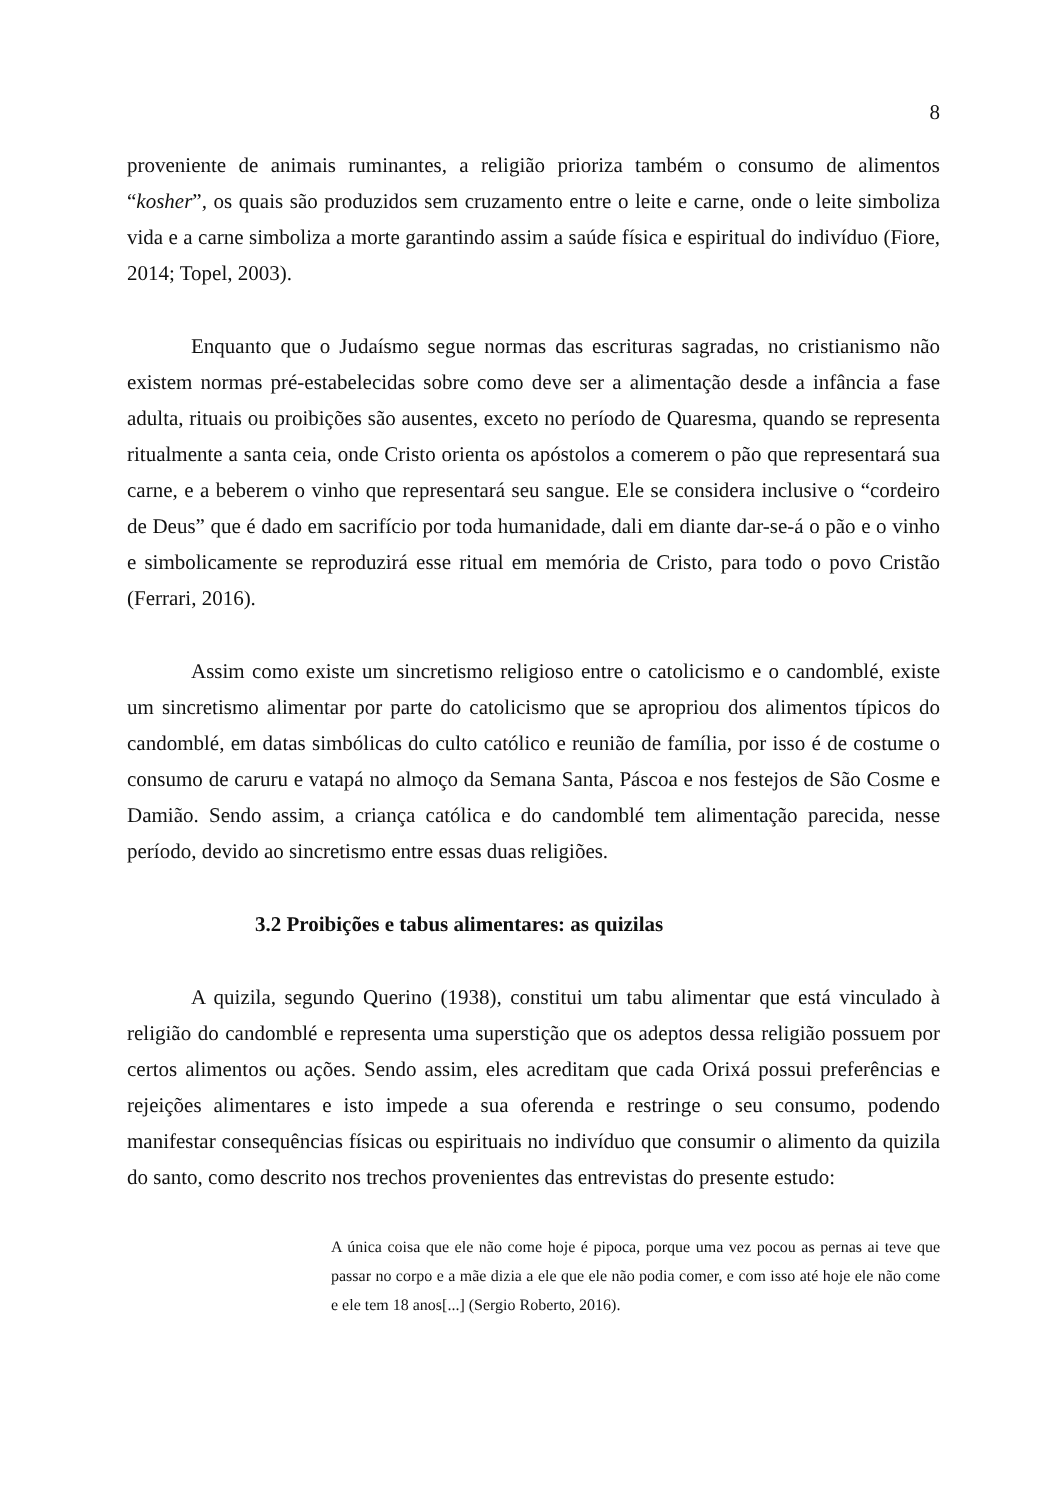8
proveniente de animais ruminantes, a religião prioriza também o consumo de alimentos “kosher”, os quais são produzidos sem cruzamento entre o leite e carne, onde o leite simboliza vida e a carne simboliza a morte garantindo assim a saúde física e espiritual do indivíduo (Fiore, 2014; Topel, 2003).
Enquanto que o Judaísmo segue normas das escrituras sagradas, no cristianismo não existem normas pré-estabelecidas sobre como deve ser a alimentação desde a infância a fase adulta, rituais ou proibições são ausentes, exceto no período de Quaresma, quando se representa ritualmente a santa ceia, onde Cristo orienta os apóstolos a comerem o pão que representará sua carne, e a beberem o vinho que representará seu sangue. Ele se considera inclusive o “cordeiro de Deus” que é dado em sacrifício por toda humanidade, dali em diante dar-se-á o pão e o vinho e simbolicamente se reproduzirá esse ritual em memória de Cristo, para todo o povo Cristão (Ferrari, 2016).
Assim como existe um sincretismo religioso entre o catolicismo e o candomblé, existe um sincretismo alimentar por parte do catolicismo que se apropriou dos alimentos típicos do candomblé, em datas simbólicas do culto católico e reunião de família, por isso é de costume o consumo de caruru e vatapá no almoço da Semana Santa, Páscoa e nos festejos de São Cosme e Damião. Sendo assim, a criança católica e do candomblé tem alimentação parecida, nesse período, devido ao sincretismo entre essas duas religiões.
3.2 Proibições e tabus alimentares: as quizilas
A quizila, segundo Querino (1938), constitui um tabu alimentar que está vinculado à religião do candomblé e representa uma superstição que os adeptos dessa religião possuem por certos alimentos ou ações. Sendo assim, eles acreditam que cada Orixá possui preferências e rejeições alimentares e isto impede a sua oferenda e restringe o seu consumo, podendo manifestar consequências físicas ou espirituais no indivíduo que consumir o alimento da quizila do santo, como descrito nos trechos provenientes das entrevistas do presente estudo:
A única coisa que ele não come hoje é pipoca, porque uma vez pocou as pernas ai teve que passar no corpo e a mãe dizia a ele que ele não podia comer, e com isso até hoje ele não come e ele tem 18 anos[...] (Sergio Roberto, 2016).